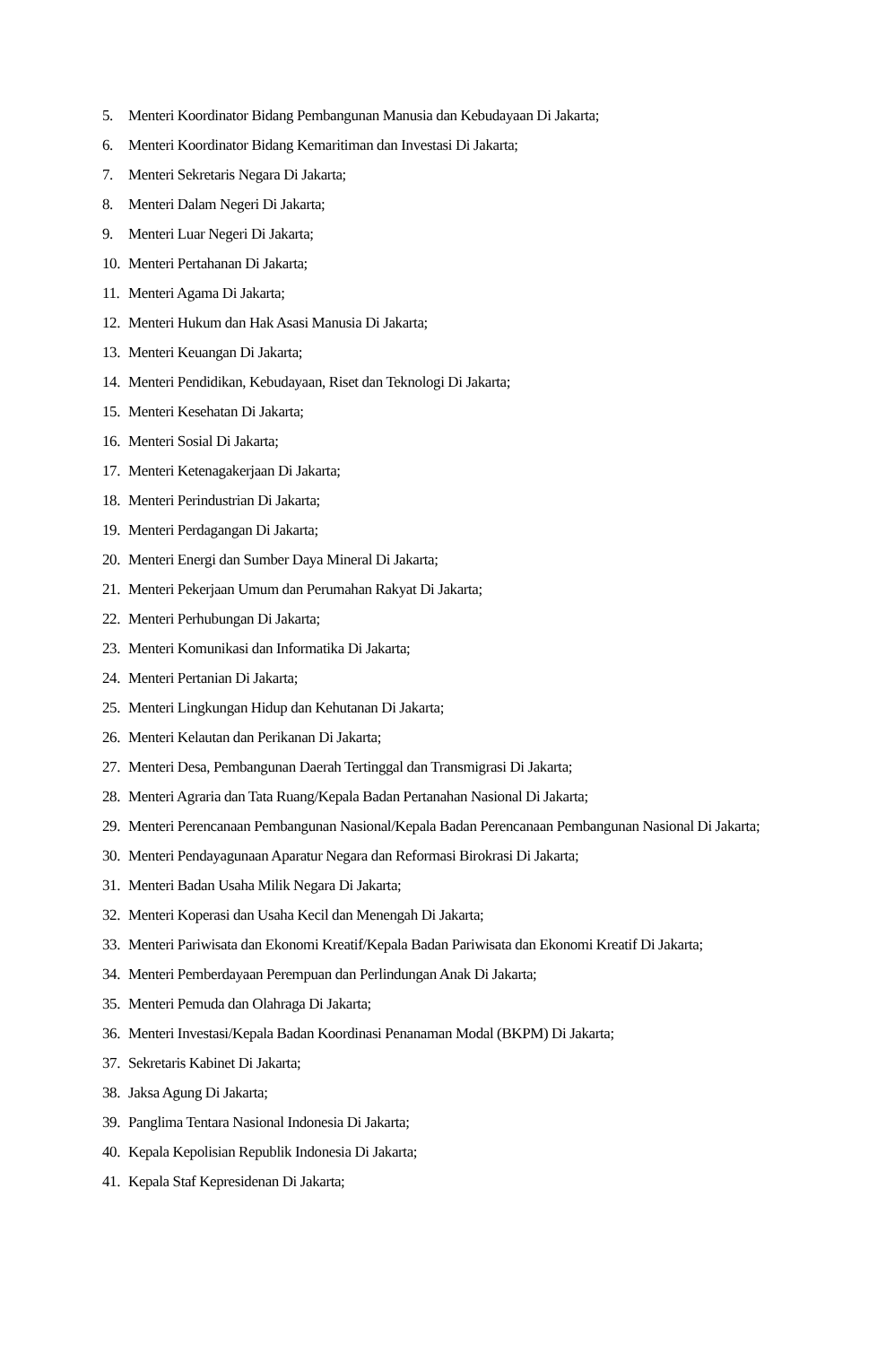5. Menteri Koordinator Bidang Pembangunan Manusia dan Kebudayaan Di Jakarta;
6. Menteri Koordinator Bidang Kemaritiman dan Investasi Di Jakarta;
7. Menteri Sekretaris Negara Di Jakarta;
8. Menteri Dalam Negeri Di Jakarta;
9. Menteri Luar Negeri Di Jakarta;
10. Menteri Pertahanan Di Jakarta;
11. Menteri Agama Di Jakarta;
12. Menteri Hukum dan Hak Asasi Manusia Di Jakarta;
13. Menteri Keuangan Di Jakarta;
14. Menteri Pendidikan, Kebudayaan, Riset dan Teknologi Di Jakarta;
15. Menteri Kesehatan Di Jakarta;
16. Menteri Sosial Di Jakarta;
17. Menteri Ketenagakerjaan Di Jakarta;
18. Menteri Perindustrian Di Jakarta;
19. Menteri Perdagangan Di Jakarta;
20. Menteri Energi dan Sumber Daya Mineral Di Jakarta;
21. Menteri Pekerjaan Umum dan Perumahan Rakyat Di Jakarta;
22. Menteri Perhubungan Di Jakarta;
23. Menteri Komunikasi dan Informatika Di Jakarta;
24. Menteri Pertanian Di Jakarta;
25. Menteri Lingkungan Hidup dan Kehutanan Di Jakarta;
26. Menteri Kelautan dan Perikanan Di Jakarta;
27. Menteri Desa, Pembangunan Daerah Tertinggal dan Transmigrasi Di Jakarta;
28. Menteri Agraria dan Tata Ruang/Kepala Badan Pertanahan Nasional Di Jakarta;
29. Menteri Perencanaan Pembangunan Nasional/Kepala Badan Perencanaan Pembangunan Nasional Di Jakarta;
30. Menteri Pendayagunaan Aparatur Negara dan Reformasi Birokrasi Di Jakarta;
31. Menteri Badan Usaha Milik Negara Di Jakarta;
32. Menteri Koperasi dan Usaha Kecil dan Menengah Di Jakarta;
33. Menteri Pariwisata dan Ekonomi Kreatif/Kepala Badan Pariwisata dan Ekonomi Kreatif Di Jakarta;
34. Menteri Pemberdayaan Perempuan dan Perlindungan Anak Di Jakarta;
35. Menteri Pemuda dan Olahraga Di Jakarta;
36. Menteri Investasi/Kepala Badan Koordinasi Penanaman Modal (BKPM) Di Jakarta;
37. Sekretaris Kabinet Di Jakarta;
38. Jaksa Agung Di Jakarta;
39. Panglima Tentara Nasional Indonesia Di Jakarta;
40. Kepala Kepolisian Republik Indonesia Di Jakarta;
41. Kepala Staf Kepresidenan Di Jakarta;